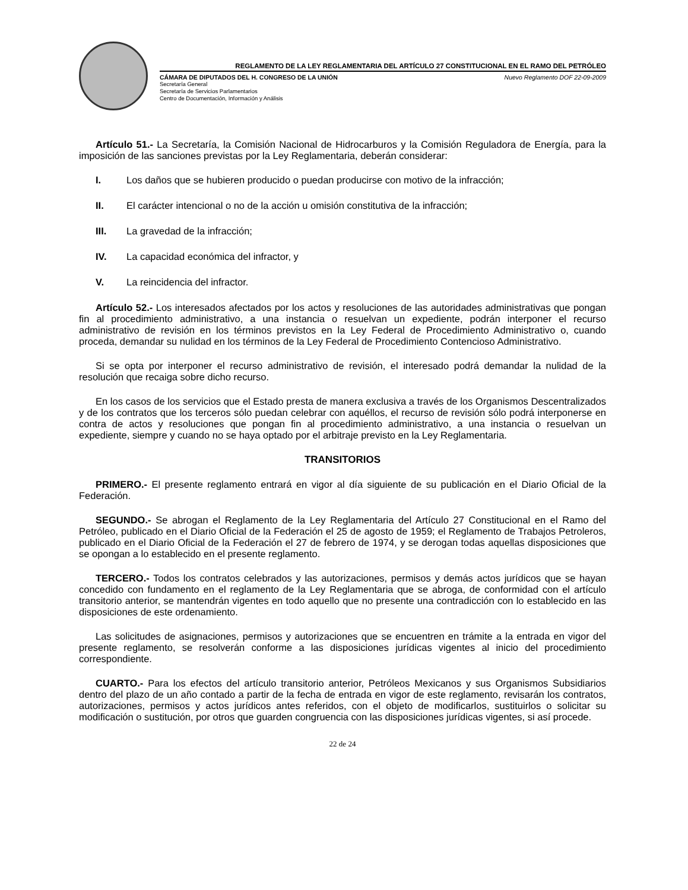REGLAMENTO DE LA LEY REGLAMENTARIA DEL ARTÍCULO 27 CONSTITUCIONAL EN EL RAMO DEL PETRÓLEO
CÁMARA DE DIPUTADOS DEL H. CONGRESO DE LA UNIÓN Nuevo Reglamento DOF 22-09-2009
Secretaría General
Secretaría de Servicios Parlamentarios
Centro de Documentación, Información y Análisis
Artículo 51.- La Secretaría, la Comisión Nacional de Hidrocarburos y la Comisión Reguladora de Energía, para la imposición de las sanciones previstas por la Ley Reglamentaria, deberán considerar:
I. Los daños que se hubieren producido o puedan producirse con motivo de la infracción;
II. El carácter intencional o no de la acción u omisión constitutiva de la infracción;
III. La gravedad de la infracción;
IV. La capacidad económica del infractor, y
V. La reincidencia del infractor.
Artículo 52.- Los interesados afectados por los actos y resoluciones de las autoridades administrativas que pongan fin al procedimiento administrativo, a una instancia o resuelvan un expediente, podrán interponer el recurso administrativo de revisión en los términos previstos en la Ley Federal de Procedimiento Administrativo o, cuando proceda, demandar su nulidad en los términos de la Ley Federal de Procedimiento Contencioso Administrativo.
Si se opta por interponer el recurso administrativo de revisión, el interesado podrá demandar la nulidad de la resolución que recaiga sobre dicho recurso.
En los casos de los servicios que el Estado presta de manera exclusiva a través de los Organismos Descentralizados y de los contratos que los terceros sólo puedan celebrar con aquéllos, el recurso de revisión sólo podrá interponerse en contra de actos y resoluciones que pongan fin al procedimiento administrativo, a una instancia o resuelvan un expediente, siempre y cuando no se haya optado por el arbitraje previsto en la Ley Reglamentaria.
TRANSITORIOS
PRIMERO.- El presente reglamento entrará en vigor al día siguiente de su publicación en el Diario Oficial de la Federación.
SEGUNDO.- Se abrogan el Reglamento de la Ley Reglamentaria del Artículo 27 Constitucional en el Ramo del Petróleo, publicado en el Diario Oficial de la Federación el 25 de agosto de 1959; el Reglamento de Trabajos Petroleros, publicado en el Diario Oficial de la Federación el 27 de febrero de 1974, y se derogan todas aquellas disposiciones que se opongan a lo establecido en el presente reglamento.
TERCERO.- Todos los contratos celebrados y las autorizaciones, permisos y demás actos jurídicos que se hayan concedido con fundamento en el reglamento de la Ley Reglamentaria que se abroga, de conformidad con el artículo transitorio anterior, se mantendrán vigentes en todo aquello que no presente una contradicción con lo establecido en las disposiciones de este ordenamiento.
Las solicitudes de asignaciones, permisos y autorizaciones que se encuentren en trámite a la entrada en vigor del presente reglamento, se resolverán conforme a las disposiciones jurídicas vigentes al inicio del procedimiento correspondiente.
CUARTO.- Para los efectos del artículo transitorio anterior, Petróleos Mexicanos y sus Organismos Subsidiarios dentro del plazo de un año contado a partir de la fecha de entrada en vigor de este reglamento, revisarán los contratos, autorizaciones, permisos y actos jurídicos antes referidos, con el objeto de modificarlos, sustituirlos o solicitar su modificación o sustitución, por otros que guarden congruencia con las disposiciones jurídicas vigentes, si así procede.
22 de 24